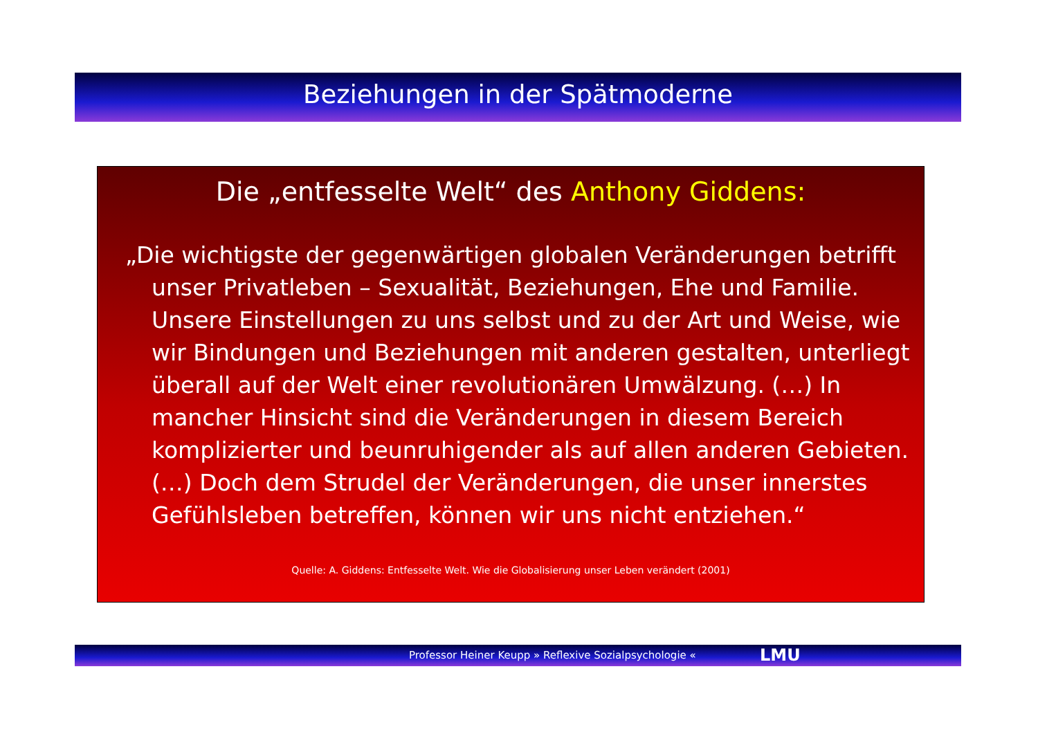Beziehungen in der Spätmoderne
Die „entfesselte Welt“ des Anthony Giddens:
„Die wichtigste der gegenwärtigen globalen Veränderungen betrifft unser Privatleben – Sexualität, Beziehungen, Ehe und Familie. Unsere Einstellungen zu uns selbst und zu der Art und Weise, wie wir Bindungen und Beziehungen mit anderen gestalten, unterliegt überall auf der Welt einer revolutionären Umwälzung. (…) In mancher Hinsicht sind die Veränderungen in diesem Bereich komplizierter und beunruhigender als auf allen anderen Gebieten. (…) Doch dem Strudel der Veränderungen, die unser innerstes Gefühlsleben betreffen, können wir uns nicht entziehen.“
Quelle: A. Giddens: Entfesselte Welt. Wie die Globalisierung unser Leben verändert (2001)
Professor Heiner Keupp » Reflexive Sozialpsychologie « LMU